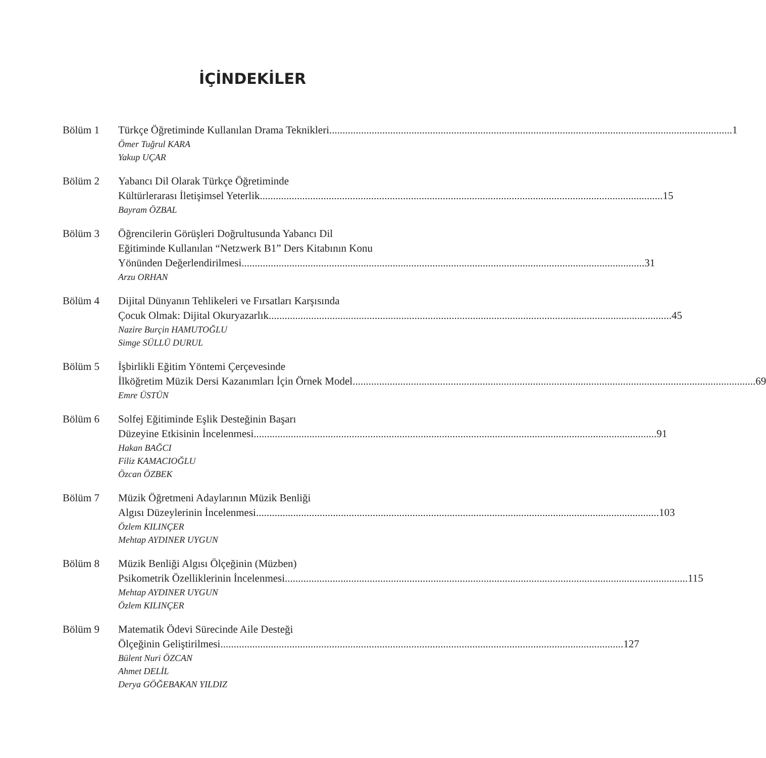İÇİNDEKİLER
Bölüm 1 Türkçe Öğretiminde Kullanılan Drama Teknikleri 1
Ömer Tuğrul KARA
Yakup UÇAR
Bölüm 2 Yabancı Dil Olarak Türkçe Öğretiminde
Kültürlerarası İletişimsel Yeterlik 15
Bayram ÖZBAL
Bölüm 3 Öğrencilerin Görüşleri Doğrultusunda Yabancı Dil
Eğitiminde Kullanılan “Netzwerk B1” Ders Kitabının Konu
Yönünden Değerlendirilmesi 31
Arzu ORHAN
Bölüm 4 Dijital Dünyanın Tehlikeleri ve Fırsatları Karşısında
Çocuk Olmak: Dijital Okuryazarlık 45
Nazire Burçin HAMUTOĞLU
Simge SÜLLÜ DURUL
Bölüm 5 İşbirlikli Eğitim Yöntemi Çerçevesinde
İlköğretim Müzik Dersi Kazanımları İçin Örnek Model 69
Emre ÜSTÜN
Bölüm 6 Solfej Eğitiminde Eşlik Desteğinin Başarı
Düzeyine Etkisinin İncelenmesi 91
Hakan BAĞCI
Filiz KAMACIOĞLU
Özcan ÖZBEK
Bölüm 7 Müzik Öğretmeni Adaylarının Müzik Benliği
Algısı Düzeylerinin İncelenmesi 103
Özlem KILINÇER
Mehtap AYDINER UYGUN
Bölüm 8 Müzik Benliği Algısı Ölçeğinin (Müzben)
Psikometrik Özelliklerinin İncelenmesi 115
Mehtap AYDINER UYGUN
Özlem KILINÇER
Bölüm 9 Matematik Ödevi Sürecinde Aile Desteği
Ölçeğinin Geliştirilmesi 127
Bülent Nuri ÖZCAN
Ahmet DELİL
Derya GÖĞEBAKAN YILDIZ